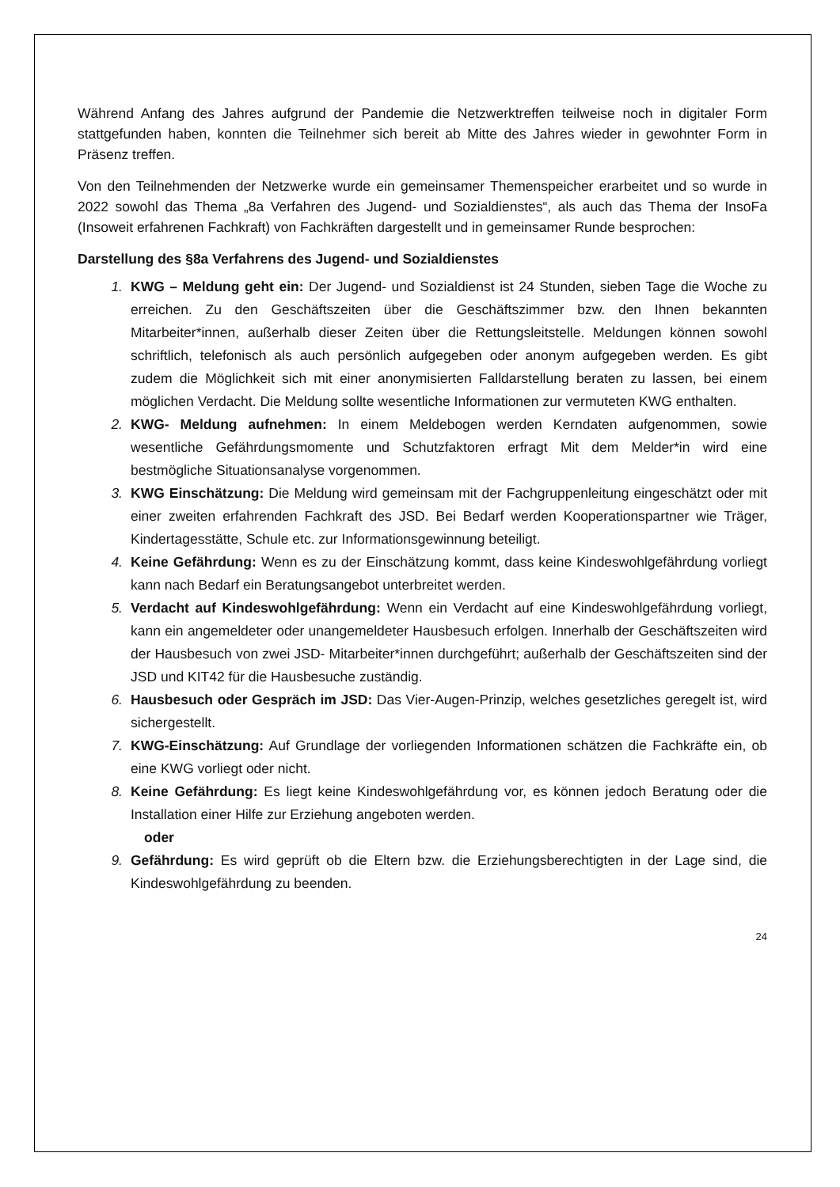Während Anfang des Jahres aufgrund der Pandemie die Netzwerktreffen teilweise noch in digitaler Form stattgefunden haben, konnten die Teilnehmer sich bereit ab Mitte des Jahres wieder in gewohnter Form in Präsenz treffen.
Von den Teilnehmenden der Netzwerke wurde ein gemeinsamer Themenspeicher erarbeitet und so wurde in 2022 sowohl das Thema „8a Verfahren des Jugend- und Sozialdienstes“, als auch das Thema der InsoFa (Insoweit erfahrenen Fachkraft) von Fachkräften dargestellt und in gemeinsamer Runde besprochen:
Darstellung des §8a Verfahrens des Jugend- und Sozialdienstes
1. KWG – Meldung geht ein: Der Jugend- und Sozialdienst ist 24 Stunden, sieben Tage die Woche zu erreichen. Zu den Geschäftszeiten über die Geschäftszimmer bzw. den Ihnen bekannten Mitarbeiter*innen, außerhalb dieser Zeiten über die Rettungsleit­stelle. Meldungen können sowohl schriftlich, telefonisch als auch persönlich aufgege­ben oder anonym aufgegeben werden. Es gibt zudem die Möglichkeit sich mit einer anonymisierten Falldarstellung beraten zu lassen, bei einem möglichen Verdacht. Die Meldung sollte wesentliche Informationen zur vermuteten KWG enthalten.
2. KWG- Meldung aufnehmen: In einem Meldebogen werden Kerndaten aufgenom­men, sowie wesentliche Gefährdungsmomente und Schutzfaktoren erfragt Mit dem Melder*in wird eine bestmögliche Situationsanalyse vorgenommen.
3. KWG Einschätzung: Die Meldung wird gemeinsam mit der Fachgruppenleitung ein­geschätzt oder mit einer zweiten erfahrenden Fachkraft des JSD. Bei Bedarf werden Kooperationspartner wie Träger, Kindertagesstätte, Schule etc. zur Informationsge­winnung beteiligt.
4. Keine Gefährdung: Wenn es zu der Einschätzung kommt, dass keine Kindeswohlge­fährdung vorliegt kann nach Bedarf ein Beratungsangebot unterbreitet werden.
5. Verdacht auf Kindeswohlgefährdung: Wenn ein Verdacht auf eine Kindeswohlge­fährdung vorliegt, kann ein angemeldeter oder unangemeldeter Hausbesuch erfolgen. Innerhalb der Geschäftszeiten wird der Hausbesuch von zwei JSD- Mitarbeiter*innen durchgeführt; außerhalb der Geschäftszeiten sind der JSD und KIT42 für die Hausbe­suche zuständig.
6. Hausbesuch oder Gespräch im JSD: Das Vier-Augen-Prinzip, welches gesetzliches geregelt ist, wird sichergestellt.
7. KWG-Einschätzung: Auf Grundlage der vorliegenden Informationen schätzen die Fachkräfte ein, ob eine KWG vorliegt oder nicht.
8. Keine Gefährdung: Es liegt keine Kindeswohlgefährdung vor, es können jedoch Be­ratung oder die Installation einer Hilfe zur Erziehung angeboten werden.
oder
9. Gefährdung: Es wird geprüft ob die Eltern bzw. die Erziehungsberechtigten in der Lage sind, die Kindeswohlgefährdung zu beenden.
24